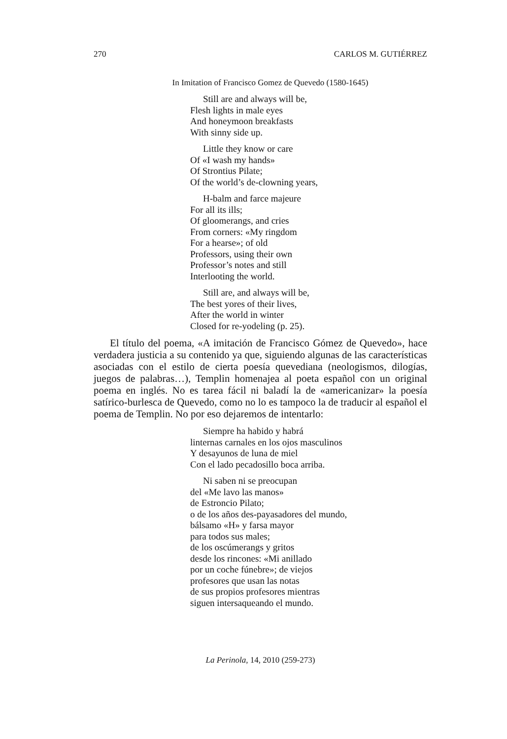270 CARLOS M. GUTIÉRREZ
In Imitation of Francisco Gomez de Quevedo (1580-1645)
Still are and always will be,
Flesh lights in male eyes
And honeymoon breakfasts
With sinny side up.
Little they know or care
Of «I wash my hands»
Of Strontius Pilate;
Of the world’s de-clowning years,
H-balm and farce majeure
For all its ills;
Of gloomerangs, and cries
From corners: «My ringdom
For a hearse»; of old
Professors, using their own
Professor’s notes and still
Interlooting the world.
Still are, and always will be,
The best yores of their lives,
After the world in winter
Closed for re-yodeling (p. 25).
El título del poema, «A imitación de Francisco Gómez de Quevedo», hace verdadera justicia a su contenido ya que, siguiendo algunas de las características asociadas con el estilo de cierta poesía quevediana (neologismos, dilogías, juegos de palabras…), Templin homenajea al poeta español con un original poema en inglés. No es tarea fácil ni baladí la de «americanizar» la poesía satírico-burlesca de Quevedo, como no lo es tampoco la de traducir al español el poema de Templin. No por eso dejaremos de intentarlo:
Siempre ha habido y habrá
linternas carnales en los ojos masculinos
Y desayunos de luna de miel
Con el lado pecadosillo boca arriba.
Ni saben ni se preocupan
del «Me lavo las manos»
de Estroncio Pilato;
o de los años des-payasadores del mundo,
bálsamo «H» y farsa mayor
para todos sus males;
de los oscúmerangs y gritos
desde los rincones: «Mi anillado
por un coche fúnebre»; de viejos
profesores que usan las notas
de sus propios profesores mientras
siguen intersaqueando el mundo.
La Perinola, 14, 2010 (259-273)